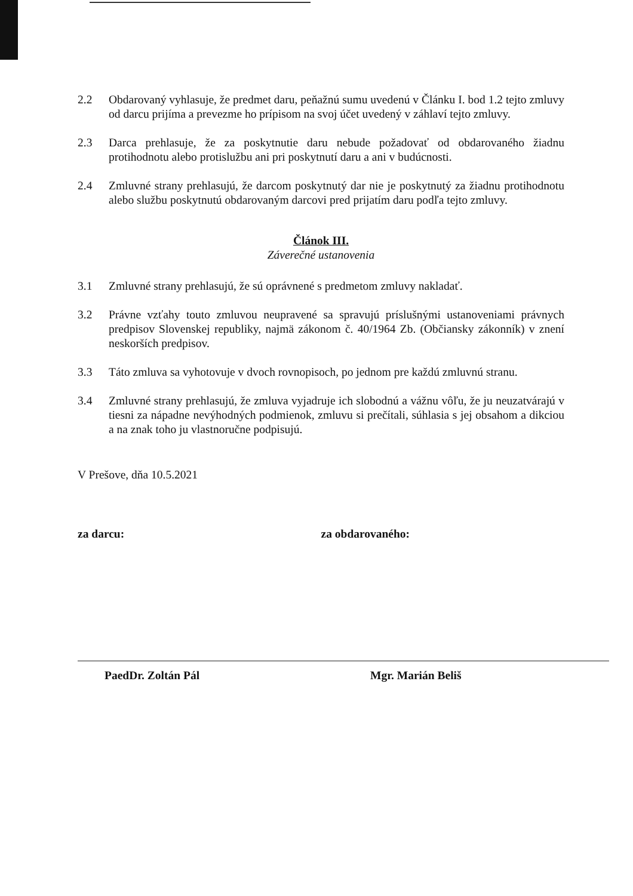2.2 Obdarovaný vyhlasuje, že predmet daru, peňažnú sumu uvedenú v Článku I. bod 1.2 tejto zmluvy od darcu prijíma a prevezme ho prípisom na svoj účet uvedený v záhlaví tejto zmluvy.
2.3 Darca prehlasuje, že za poskytnutie daru nebude požadovať od obdarovaného žiadnu protihodnotu alebo protislužbu ani pri poskytnutí daru a ani v budúcnosti.
2.4 Zmluvné strany prehlasujú, že darcom poskytnutý dar nie je poskytnutý za žiadnu protihodnotu alebo službu poskytnutú obdarovaným darcovi pred prijatím daru podľa tejto zmluvy.
Článok III.
Záverečné ustanovenia
3.1 Zmluvné strany prehlasujú, že sú oprávnené s predmetom zmluvy nakladať.
3.2 Právne vzťahy touto zmluvou neupravené sa spravujú príslušnými ustanoveniami právnych predpisov Slovenskej republiky, najmä zákonom č. 40/1964 Zb. (Občiansky zákonník) v znení neskorších predpisov.
3.3 Táto zmluva sa vyhotovuje v dvoch rovnopisoch, po jednom pre každú zmluvnú stranu.
3.4 Zmluvné strany prehlasujú, že zmluva vyjadruje ich slobodnú a vážnu vôľu, že ju neuzatvárajú v tiesni za nápadne nevýhodných podmienok, zmluvu si prečítali, súhlasia s jej obsahom a dikciou a na znak toho ju vlastnoručne podpisujú.
V Prešove, dňa 10.5.2021
za darcu: za obdarovaného:
PaedDr. Zoltán Pál Mgr. Marián Beliš